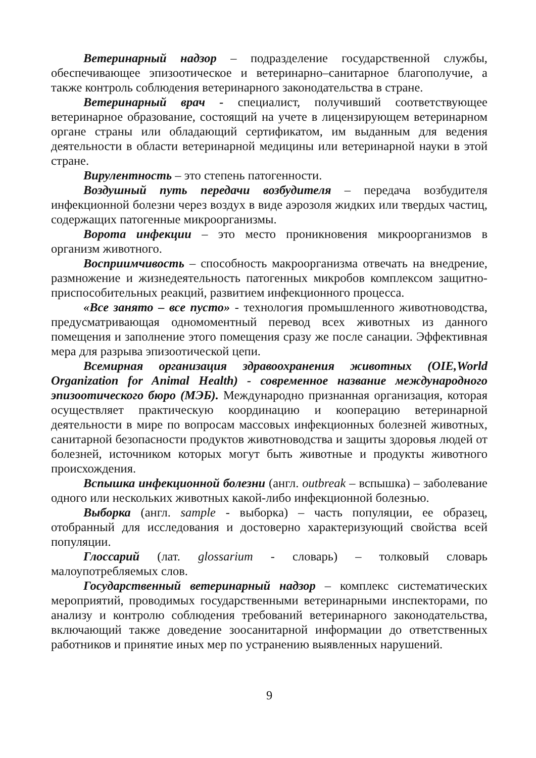Ветеринарный надзор – подразделение государственной службы, обеспечивающее эпизоотическое и ветеринарно–санитарное благополучие, а также контроль соблюдения ветеринарного законодательства в стране.
Ветеринарный врач - специалист, получивший соответствующее ветеринарное образование, состоящий на учете в лицензирующем ветеринарном органе страны или обладающий сертификатом, им выданным для ведения деятельности в области ветеринарной медицины или ветеринарной науки в этой стране.
Вирулентность – это степень патогенности.
Воздушный путь передачи возбудителя – передача возбудителя инфекционной болезни через воздух в виде аэрозоля жидких или твердых частиц, содержащих патогенные микроорганизмы.
Ворота инфекции – это место проникновения микроорганизмов в организм животного.
Восприимчивость – способность макроорганизма отвечать на внедрение, размножение и жизнедеятельность патогенных микробов комплексом защитно-приспособительных реакций, развитием инфекционного процесса.
«Все занято – все пусто» - технология промышленного животноводства, предусматривающая одномоментный перевод всех животных из данного помещения и заполнение этого помещения сразу же после санации. Эффективная мера для разрыва эпизоотической цепи.
Всемирная организация здравоохранения животных (OIE,World Organization for Animal Health) - современное название международного эпизоотического бюро (МЭБ). Международно признанная организация, которая осуществляет практическую координацию и кооперацию ветеринарной деятельности в мире по вопросам массовых инфекционных болезней животных, санитарной безопасности продуктов животноводства и защиты здоровья людей от болезней, источником которых могут быть животные и продукты животного происхождения.
Вспышка инфекционной болезни (англ. outbreak – вспышка) – заболевание одного или нескольких животных какой-либо инфекционной болезнью.
Выборка (англ. sample - выборка) – часть популяции, ее образец, отобранный для исследования и достоверно характеризующий свойства всей популяции.
Глоссарий (лат. glossarium - словарь) – толковый словарь малоупотребляемых слов.
Государственный ветеринарный надзор – комплекс систематических мероприятий, проводимых государственными ветеринарными инспекторами, по анализу и контролю соблюдения требований ветеринарного законодательства, включающий также доведение зоосанитарной информации до ответственных работников и принятие иных мер по устранению выявленных нарушений.
9